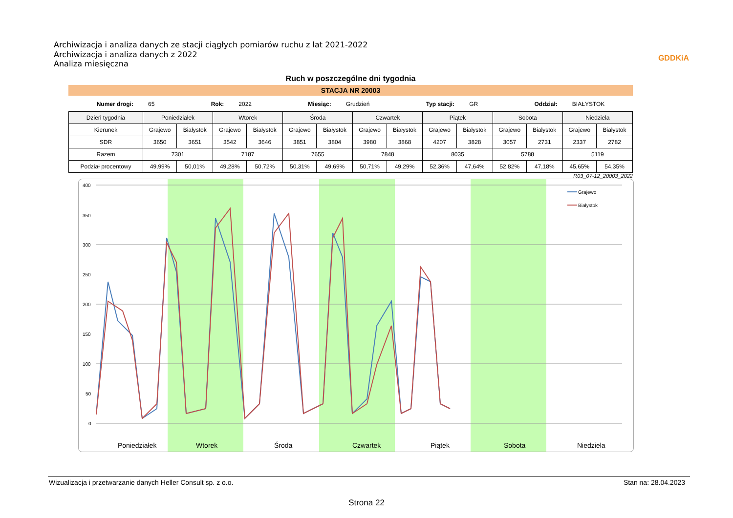Archiwizacja i analiza danych ze stacji ciągłych pomiarów ruchu z lat 2021-2022
Archiwizacja i analiza danych z 2022
Analiza miesięczna
GDDKiA
Ruch w poszczególne dni tygodnia
STACJA NR 20003
Numer drogi: 65 Rok: 2022 Miesiąc: Grudzień Typ stacji: GR Oddział: BIAŁYSTOK
| Dzień tygodnia | Poniedziałek | | Wtorek | | Środa | | Czwartek | | Piątek | | Sobota | | Niedziela | |
| --- | --- | --- | --- | --- | --- | --- | --- | --- | --- | --- | --- | --- | --- | --- |
| Kierunek | Grajewo | Białystok | Grajewo | Białystok | Grajewo | Białystok | Grajewo | Białystok | Grajewo | Białystok | Grajewo | Białystok | Grajewo | Białystok |
| SDR | 3650 | 3651 | 3542 | 3646 | 3851 | 3804 | 3980 | 3868 | 4207 | 3828 | 3057 | 2731 | 2337 | 2782 |
| Razem | 7301 | | 7187 | | 7655 | | 7848 | | 8035 | | 5788 | | 5119 | |
| Podział procentowy | 49,99% | 50,01% | 49,28% | 50,72% | 50,31% | 49,69% | 50,71% | 49,29% | 52,36% | 47,64% | 52,82% | 47,18% | 45,65% | 54,35% |
R03_07-12_20003_2022
400
350
300
250
200
150
100
50
0
Poniedziałek
Wtorek
Środa
Czwartek
Piątek
Sobota
Niedziela
Grajewo
Białystok
Wizualizacja i przetwarzanie danych Heller Consult sp. z o.o. Stan na: 28.04.2023
Strona 22